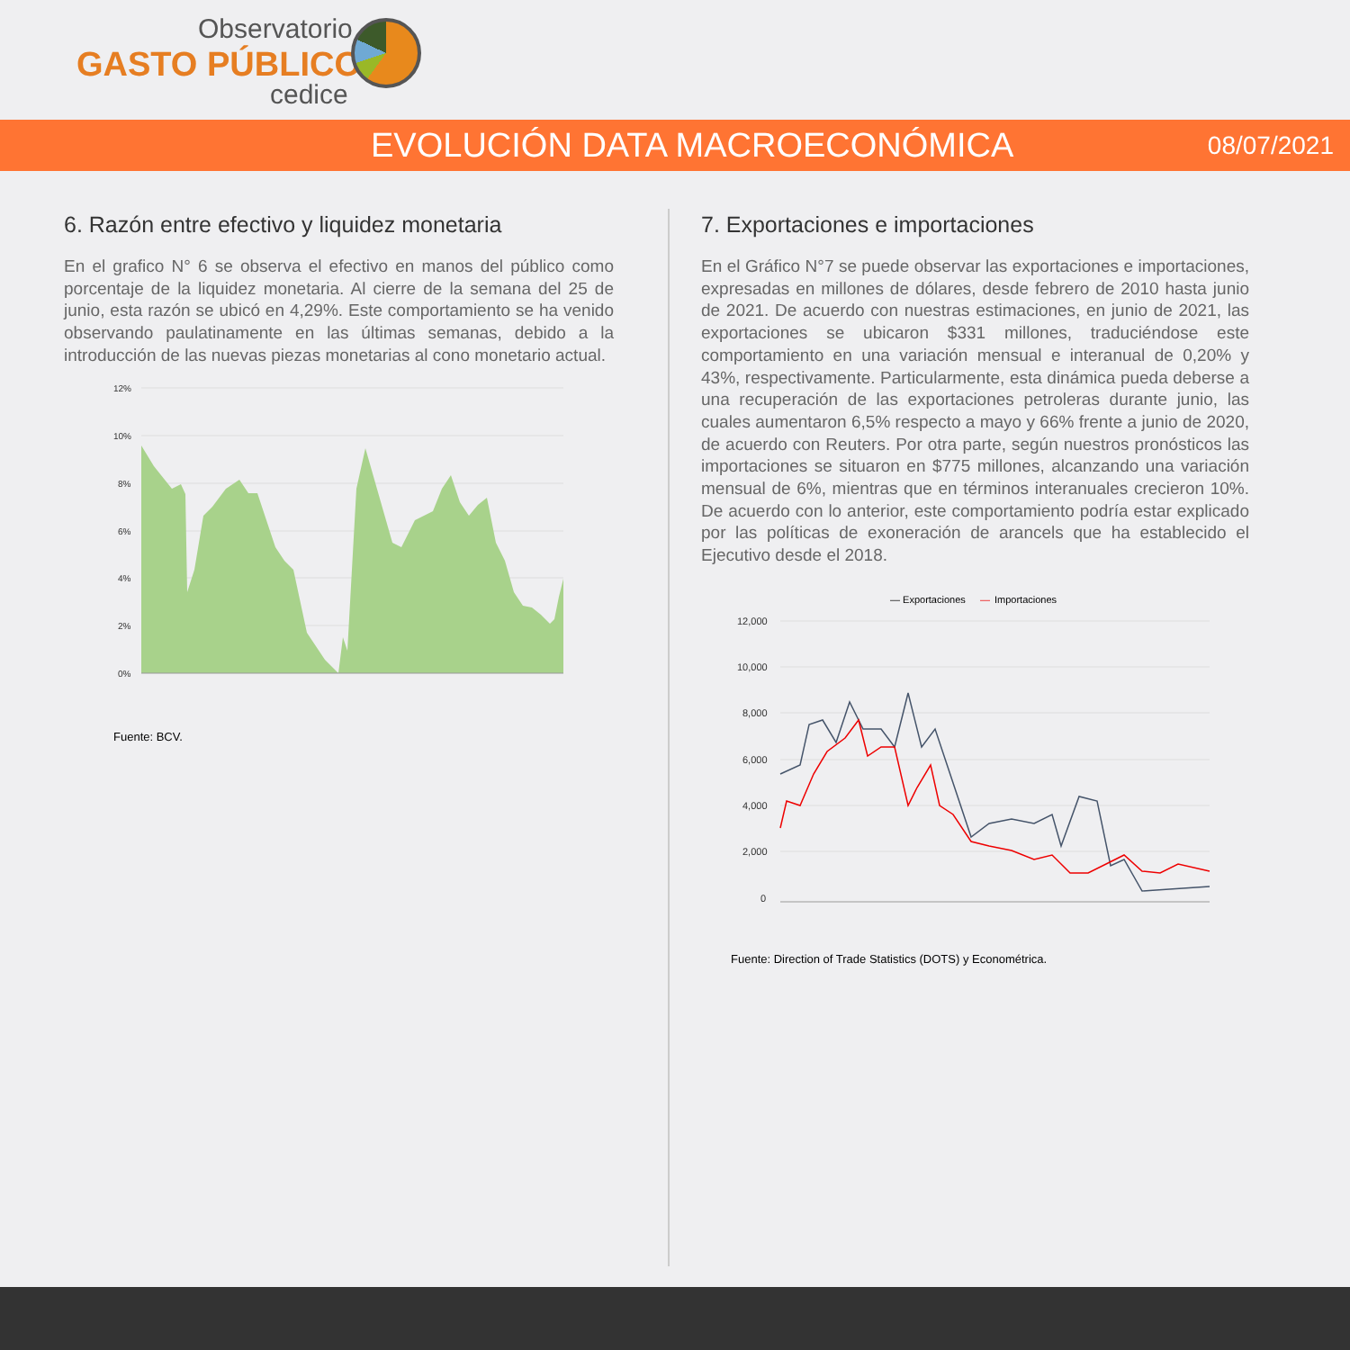Observatorio
GASTO PÚBLICO
cedice
EVOLUCIÓN DATA MACROECONÓMICA
08/07/2021
6. Razón entre efectivo y liquidez monetaria
En el grafico N° 6 se observa el efectivo en manos del público como porcentaje de la liquidez monetaria. Al cierre de la semana del 25 de junio, esta razón se ubicó en 4,29%. Este comportamiento se ha venido observando paulatinamente en las últimas semanas, debido a la introducción de las nuevas piezas monetarias al cono monetario actual.
12%
10%
8%
6%
4%
2%
0%
Fuente: BCV.
7. Exportaciones e importaciones
En el Gráfico N°7 se puede observar las exportaciones e importaciones, expresadas en millones de dólares, desde febrero de 2010 hasta junio de 2021. De acuerdo con nuestras estimaciones, en junio de 2021, las exportaciones se ubicaron $331 millones, traduciéndose este comportamiento en una variación mensual e interanual de 0,20% y 43%, respectivamente. Particularmente, esta dinámica pueda deberse a una recuperación de las exportaciones petroleras durante junio, las cuales aumentaron 6,5% respecto a mayo y 66% frente a junio de 2020, de acuerdo con Reuters. Por otra parte, según nuestros pronósticos las importaciones se situaron en $775 millones, alcanzando una variación mensual de 6%, mientras que en términos interanuales crecieron 10%. De acuerdo con lo anterior, este comportamiento podría estar explicado por las políticas de exoneración de arancels que ha establecido el Ejecutivo desde el 2018.
— Exportaciones
—
Importaciones
12,000
10,000
8,000
6,000
4,000
2,000
0
Fuente: Direction of Trade Statistics (DOTS) y Econométrica.